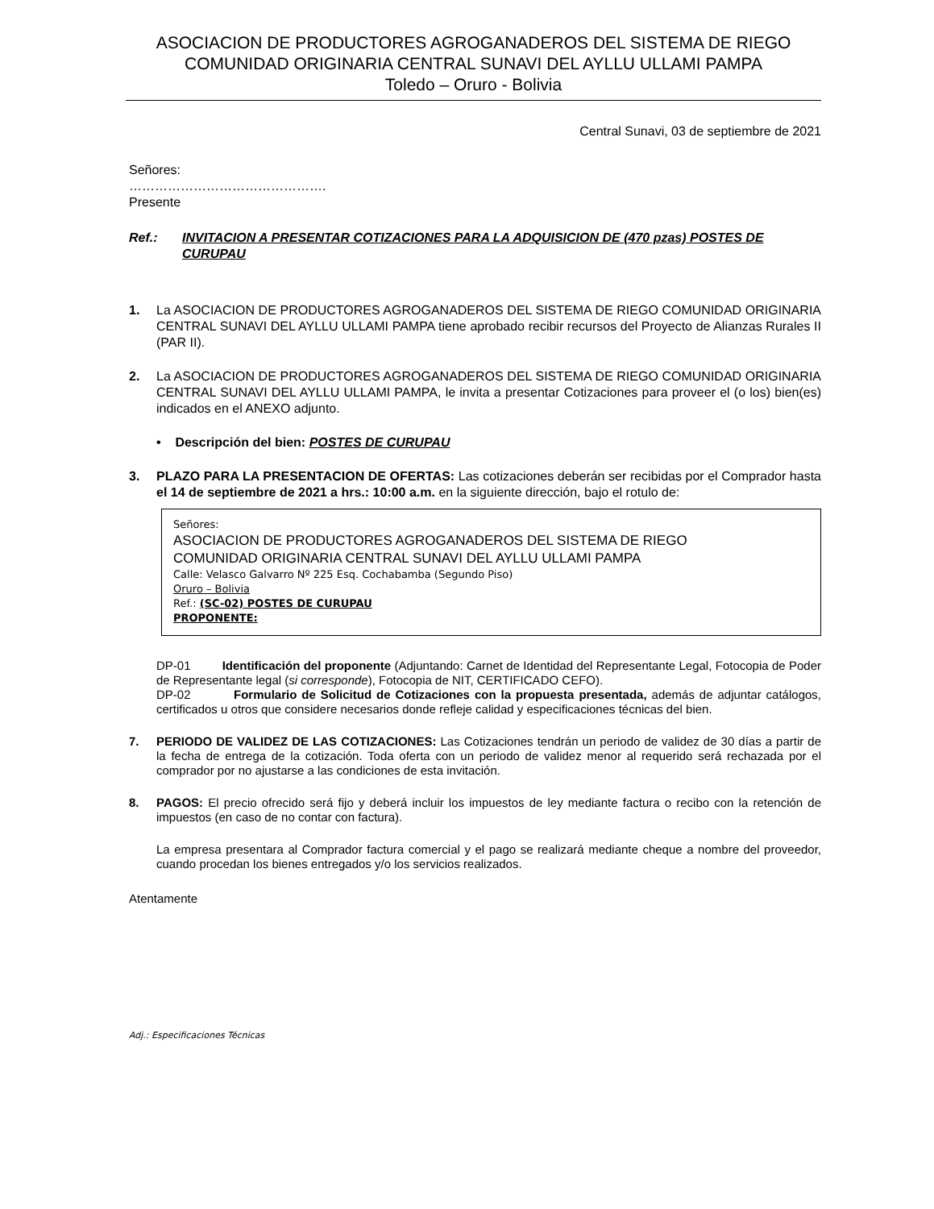ASOCIACION DE PRODUCTORES AGROGANADEROS DEL SISTEMA DE RIEGO
COMUNIDAD ORIGINARIA CENTRAL SUNAVI DEL AYLLU ULLAMI PAMPA
Toledo – Oruro - Bolivia
Central Sunavi, 03 de septiembre de 2021
Señores:
……………………………………….
Presente
Ref.: INVITACION A PRESENTAR COTIZACIONES PARA LA ADQUISICION DE (470 pzas) POSTES DE CURUPAU
1. La ASOCIACION DE PRODUCTORES AGROGANADEROS DEL SISTEMA DE RIEGO COMUNIDAD ORIGINARIA CENTRAL SUNAVI DEL AYLLU ULLAMI PAMPA tiene aprobado recibir recursos del Proyecto de Alianzas Rurales II (PAR II).
2. La ASOCIACION DE PRODUCTORES AGROGANADEROS DEL SISTEMA DE RIEGO COMUNIDAD ORIGINARIA CENTRAL SUNAVI DEL AYLLU ULLAMI PAMPA, le invita a presentar Cotizaciones para proveer el (o los) bien(es) indicados en el ANEXO adjunto.
• Descripción del bien: POSTES DE CURUPAU
3. PLAZO PARA LA PRESENTACION DE OFERTAS: Las cotizaciones deberán ser recibidas por el Comprador hasta el 14 de septiembre de 2021 a hrs.: 10:00 a.m. en la siguiente dirección, bajo el rotulo de:
Señores:
ASOCIACION DE PRODUCTORES AGROGANADEROS DEL SISTEMA DE RIEGO
COMUNIDAD ORIGINARIA CENTRAL SUNAVI DEL AYLLU ULLAMI PAMPA
Calle: Velasco Galvarro Nº 225 Esq. Cochabamba (Segundo Piso)
Oruro – Bolivia
Ref.: (SC-02) POSTES DE CURUPAU
PROPONENTE:
DP-01 Identificación del proponente (Adjuntando: Carnet de Identidad del Representante Legal, Fotocopia de Poder de Representante legal (si corresponde), Fotocopia de NIT, CERTIFICADO CEFO).
DP-02 Formulario de Solicitud de Cotizaciones con la propuesta presentada, además de adjuntar catálogos, certificados u otros que considere necesarios donde refleje calidad y especificaciones técnicas del bien.
7. PERIODO DE VALIDEZ DE LAS COTIZACIONES: Las Cotizaciones tendrán un periodo de validez de 30 días a partir de la fecha de entrega de la cotización. Toda oferta con un periodo de validez menor al requerido será rechazada por el comprador por no ajustarse a las condiciones de esta invitación.
8. PAGOS: El precio ofrecido será fijo y deberá incluir los impuestos de ley mediante factura o recibo con la retención de impuestos (en caso de no contar con factura).
La empresa presentara al Comprador factura comercial y el pago se realizará mediante cheque a nombre del proveedor, cuando procedan los bienes entregados y/o los servicios realizados.
Atentamente
Adj.: Especificaciones Técnicas